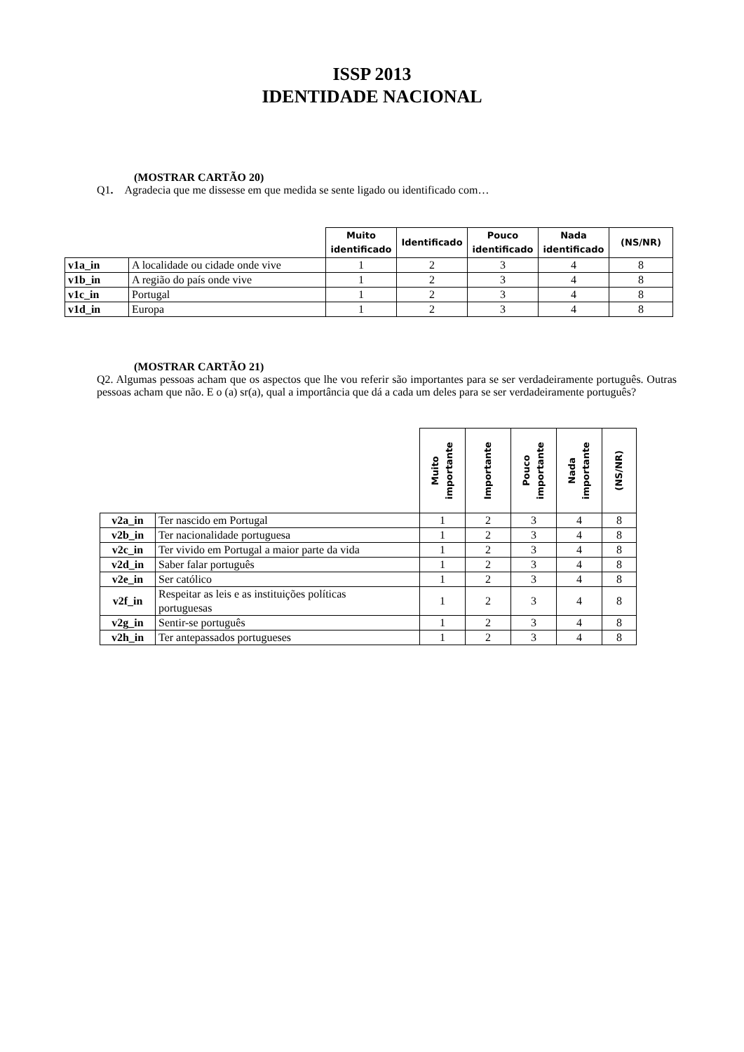ISSP 2013
IDENTIDADE NACIONAL
(MOSTRAR CARTÃO 20)
Q1. Agradecia que me dissesse em que medida se sente ligado ou identificado com…
| | | Muito identificado | Identificado | Pouco identificado | Nada identificado | (NS/NR) |
| --- | --- | --- | --- | --- | --- | --- |
| v1a_in | A localidade ou cidade onde vive | 1 | 2 | 3 | 4 | 8 |
| v1b_in | A região do país onde vive | 1 | 2 | 3 | 4 | 8 |
| v1c_in | Portugal | 1 | 2 | 3 | 4 | 8 |
| v1d_in | Europa | 1 | 2 | 3 | 4 | 8 |
(MOSTRAR CARTÃO 21)
Q2. Algumas pessoas acham que os aspectos que lhe vou referir são importantes para se ser verdadeiramente português. Outras pessoas acham que não. E o (a) sr(a), qual a importância que dá a cada um deles para se ser verdadeiramente português?
| | | Muito importante | Importante | Pouco importante | Nada importante | (NS/NR) |
| --- | --- | --- | --- | --- | --- | --- |
| v2a_in | Ter nascido em Portugal | 1 | 2 | 3 | 4 | 8 |
| v2b_in | Ter nacionalidade portuguesa | 1 | 2 | 3 | 4 | 8 |
| v2c_in | Ter vivido em Portugal a maior parte da vida | 1 | 2 | 3 | 4 | 8 |
| v2d_in | Saber falar português | 1 | 2 | 3 | 4 | 8 |
| v2e_in | Ser católico | 1 | 2 | 3 | 4 | 8 |
| v2f_in | Respeitar as leis e as instituições políticas portuguesas | 1 | 2 | 3 | 4 | 8 |
| v2g_in | Sentir-se português | 1 | 2 | 3 | 4 | 8 |
| v2h_in | Ter antepassados portugueses | 1 | 2 | 3 | 4 | 8 |